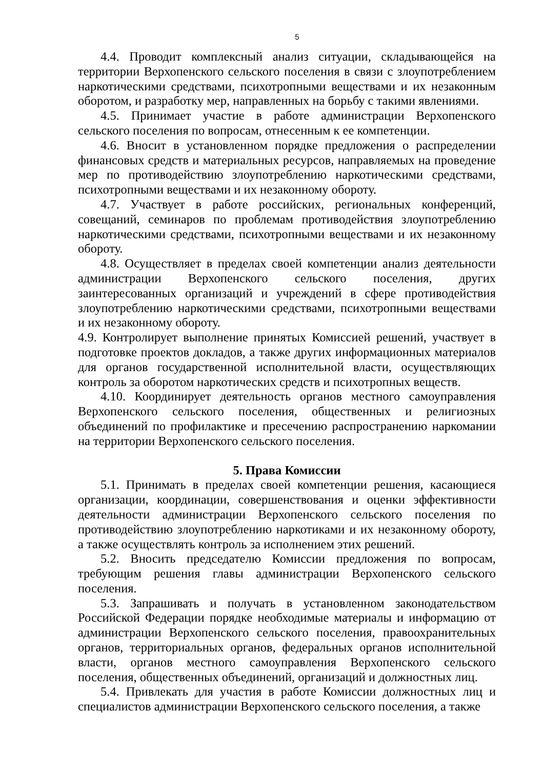5
4.4. Проводит комплексный анализ ситуации, складывающейся на территории Верхопенского сельского поселения в связи с злоупотреблением наркотическими средствами, психотропными веществами и их незаконным оборотом, и разработку мер, направленных на борьбу с такими явлениями.
4.5. Принимает участие в работе администрации Верхопенского сельского поселения по вопросам, отнесенным к ее компетенции.
4.6. Вносит в установленном порядке предложения о распределении финансовых средств и материальных ресурсов, направляемых на проведение мер по противодействию злоупотреблению наркотическими средствами, психотропными веществами и их незаконному обороту.
4.7. Участвует в работе российских, региональных конференций, совещаний, семинаров по проблемам противодействия злоупотреблению наркотическими средствами, психотропными веществами и их незаконному обороту.
4.8. Осуществляет в пределах своей компетенции анализ деятельности администрации Верхопенского сельского поселения, других заинтересованных организаций и учреждений в сфере противодействия злоупотреблению наркотическими средствами, психотропными веществами и их незаконному обороту.
4.9. Контролирует выполнение принятых Комиссией решений, участвует в подготовке проектов докладов, а также других информационных материалов для органов государственной исполнительной власти, осуществляющих контроль за оборотом наркотических средств и психотропных веществ.
4.10. Координирует деятельность органов местного самоуправления Верхопенского сельского поселения, общественных и религиозных объединений по профилактике и пресечению распространению наркомании на территории Верхопенского сельского поселения.
5. Права Комиссии
5.1. Принимать в пределах своей компетенции решения, касающиеся организации, координации, совершенствования и оценки эффективности деятельности администрации Верхопенского сельского поселения по противодействию злоупотреблению наркотиками и их незаконному обороту, а также осуществлять контроль за исполнением этих решений.
5.2. Вносить председателю Комиссии предложения по вопросам, требующим решения главы администрации Верхопенского сельского поселения.
5.3. Запрашивать и получать в установленном законодательством Российской Федерации порядке необходимые материалы и информацию от администрации Верхопенского сельского поселения, правоохранительных органов, территориальных органов, федеральных органов исполнительной власти, органов местного самоуправления Верхопенского сельского поселения, общественных объединений, организаций и должностных лиц.
5.4. Привлекать для участия в работе Комиссии должностных лиц и специалистов администрации Верхопенского сельского поселения, а также